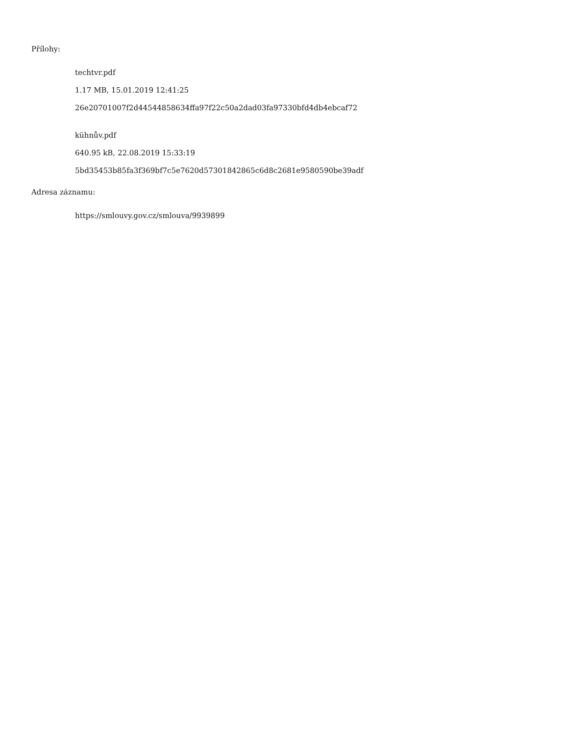Přílohy:
techtvr.pdf
1.17 MB, 15.01.2019 12:41:25
26e20701007f2d44544858634ffa97f22c50a2dad03fa97330bfd4db4ebcaf72
kühnův.pdf
640.95 kB, 22.08.2019 15:33:19
5bd35453b85fa3f369bf7c5e7620d57301842865c6d8c2681e9580590be39adf
Adresa záznamu:
https://smlouvy.gov.cz/smlouva/9939899